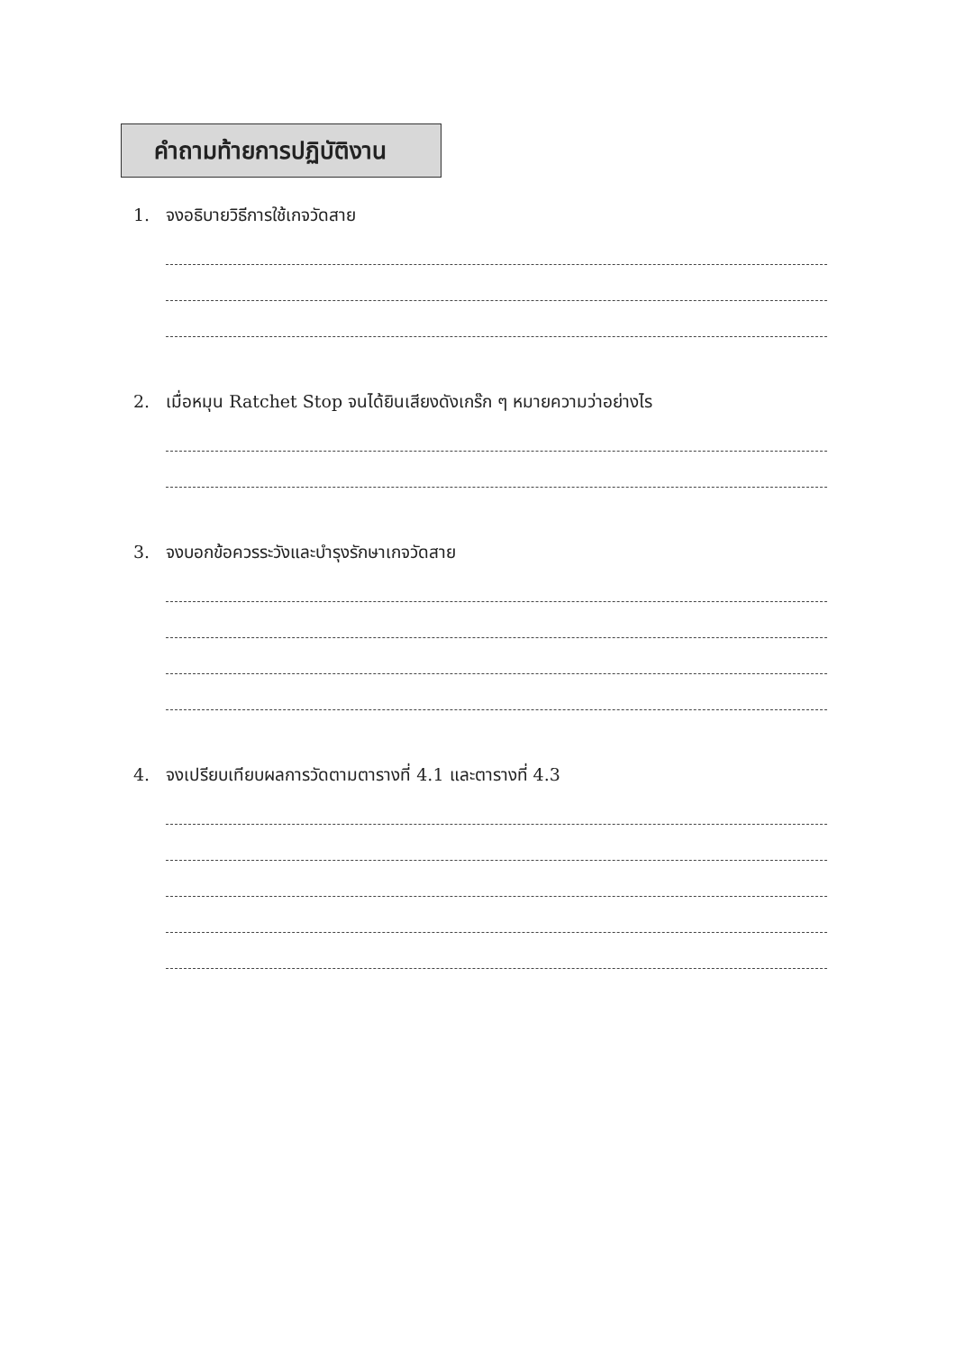คำถามท้ายการปฏิบัติงาน
1. จงอธิบายวิธีการใช้เกจวัดสาย
2. เมื่อหมุน Ratchet Stop จนได้ยินเสียงดังเกร๊ก ๆ หมายความว่าอย่างไร
3. จงบอกข้อควรระวังและบำรุงรักษาเกจวัดสาย
4. จงเปรียบเทียบผลการวัดตามตารางที่ 4.1 และตารางที่ 4.3